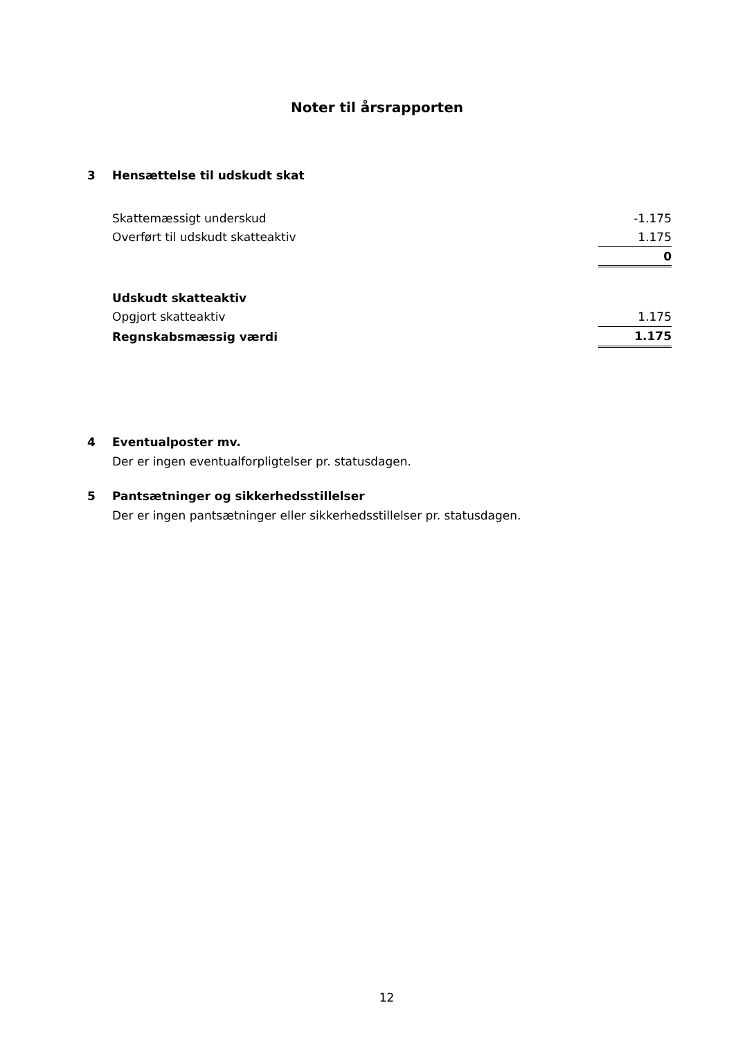Noter til årsrapporten
3 Hensættelse til udskudt skat
| Skattemæssigt underskud | -1.175 |
| Overført til udskudt skatteaktiv | 1.175 |
| | 0 |
| Udskudt skatteaktiv | |
| Opgjort skatteaktiv | 1.175 |
| Regnskabsmæssig værdi | 1.175 |
4 Eventualposter mv.
Der er ingen eventualforpligtelser pr. statusdagen.
5 Pantsætninger og sikkerhedsstillelser
Der er ingen pantsætninger eller sikkerhedsstillelser pr. statusdagen.
12